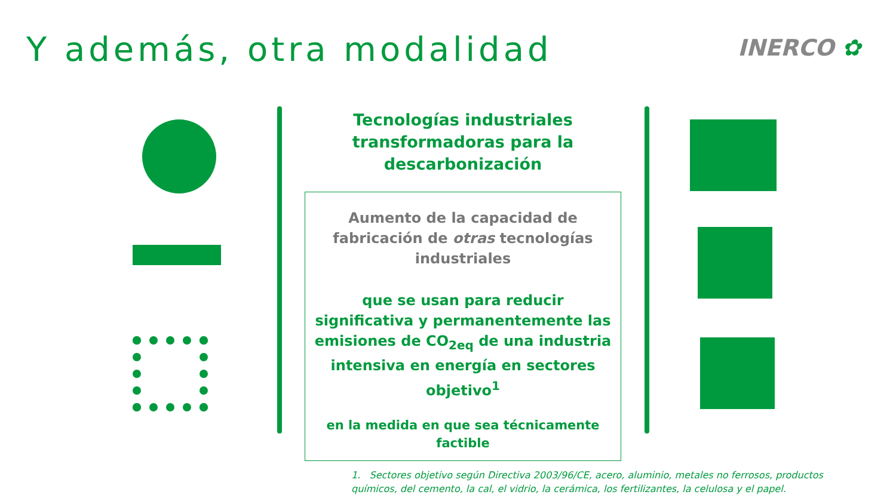Y además, otra modalidad INERCO ✿
Tecnologías industriales transformadoras para la descarbonización
Aumento de la capacidad de fabricación de otras tecnologías industriales
que se usan para reducir significativa y permanentemente las emisiones de CO<sub>2eq</sub> de una industria intensiva en energía en sectores objetivo<sup>1</sup>
en la medida en que sea técnicamente factible
1. Sectores objetivo según Directiva 2003/96/CE, acero, aluminio, metales no ferrosos, productos químicos, del cemento, la cal, el vidrio, la cerámica, los fertilizantes, la celulosa y el papel.